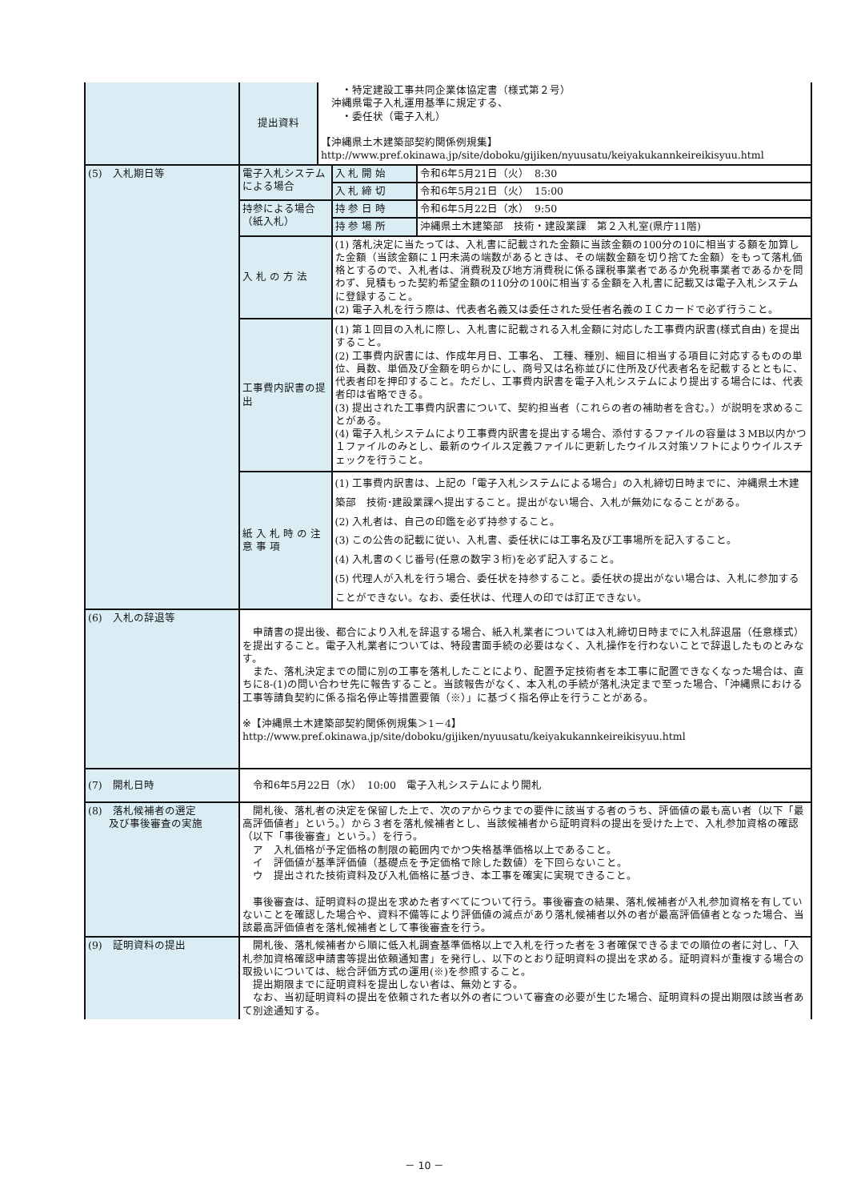| | 提出資料 | ・特定建設工事共同企業体協定書（様式第２号） 沖縄県電子入札運用基準に規定する、 ・委任状（電子入札） 【沖縄県土木建築部契約関係例規集】 http://www.pref.okinawa.jp/site/doboku/gijiken/nyuusatu/keiyakukannkeireikisyuu.html | | |
| (5) 入札期日等 | 電子入札システムによる場合 | | 入 札 開 始 | 令和6年5月21日（火） 8:30 |
| | | | 入 札 締 切 | 令和6年5月21日（火） 15:00 |
| | 持参による場合（紙入札） | | 持 参 日 時 | 令和6年5月22日（水） 9:50 |
| | | | 持 参 場 所 | 沖縄県土木建築部 技術・建設業課 第２入札室(県庁11階) |
| | 入 札 の 方 法 | | (1) 落札決定に当たっては、入札書に記載された金額に当該金額の100分の10に相当する額を加算した金額（当該金額に１円未満の端数があるときは、その端数金額を切り捨てた金額）をもって落札価格とするので、入札者は、消費税及び地方消費税に係る課税事業者であるか免税事業者であるかを問わず、見積もった契約希望金額の110分の100に相当する金額を入札書に記載又は電子入札システムに登録すること。 (2) 電子入札を行う際は、代表者名義又は委任された受任者名義のＩＣカードで必ず行うこと。 | |
| | 工事費内訳書の提出 | | (1) 第１回目の入札に際し、入札書に記載される入札金額に対応した工事費内訳書(様式自由) を提出すること。 (2) 工事費内訳書には、作成年月日、工事名、 工種、種別、細目に相当する項目に対応するものの単位、員数、単価及び金額を明らかにし、商号又は名称並びに住所及び代表者名を記載するとともに、代表者印を押印すること。ただし、工事費内訳書を電子入札システムにより提出する場合には、代表者印は省略できる。 (3) 提出された工事費内訳書について、契約担当者（これらの者の補助者を含む。）が説明を求めることがある。 (4) 電子入札システムにより工事費内訳書を提出する場合、添付するファイルの容量は３MB以内かつ１ファイルのみとし、最新のウイルス定義ファイルに更新したウイルス対策ソフトによりウイルスチェックを行うこと。 | |
| | 紙 入 札 時 の 注 意 事 項 | | (1) 工事費内訳書は、上記の「電子入札システムによる場合」の入札締切日時までに、沖縄県土木建築部 技術･建設業課へ提出すること。提出がない場合、入札が無効になることがある。 (2) 入札者は、自己の印鑑を必ず持参すること。 (3) この公告の記載に従い、入札書、委任状には工事名及び工事場所を記入すること。 (4) 入札書のくじ番号(任意の数字３桁)を必ず記入すること。 (5) 代理人が入札を行う場合、委任状を持参すること。委任状の提出がない場合は、入札に参加することができない。なお、委任状は、代理人の印では訂正できない。 | |
| (6) 入札の辞退等 | 申請書の提出後、都合により入札を辞退する場合、紙入札業者については入札締切日時までに入札辞退届（任意様式）を提出すること。電子入札業者については、特段書面手続の必要はなく、入札操作を行わないことで辞退したものとみなす。 また、落札決定までの間に別の工事を落札したことにより、配置予定技術者を本工事に配置できなくなった場合は、直ちに8-(1)の問い合わせ先に報告すること。当該報告がなく、本入札の手続が落札決定まで至った場合、「沖縄県における工事等請負契約に係る指名停止等措置要領（※）」に基づく指名停止を行うことがある。 ※【沖縄県土木建築部契約関係例規集＞1－4】 http://www.pref.okinawa.jp/site/doboku/gijiken/nyuusatu/keiyakukannkeireikisyuu.html | | | |
| (7) 開札日時 | 令和6年5月22日（水） 10:00 電子入札システムにより開札 | | | |
| (8) 落札候補者の選定 及び事後審査の実施 | 開札後、落札者の決定を保留した上で、次のアからウまでの要件に該当する者のうち、評価値の最も高い者（以下「最高評価値者」という。）から３者を落札候補者とし、当該候補者から証明資料の提出を受けた上で、入札参加資格の確認（以下「事後審査」という。）を行う。 ア 入札価格が予定価格の制限の範囲内でかつ失格基準価格以上であること。 イ 評価値が基準評価値（基礎点を予定価格で除した数値）を下回らないこと。 ウ 提出された技術資料及び入札価格に基づき、本工事を確実に実現できること。 事後審査は、証明資料の提出を求めた者すべてについて行う。事後審査の結果、落札候補者が入札参加資格を有していないことを確認した場合や、資料不備等により評価値の減点があり落札候補者以外の者が最高評価値者となった場合、当該最高評価値者を落札候補者として事後審査を行う。 | | | |
| (9) 証明資料の提出 | 開札後、落札候補者から順に低入札調査基準価格以上で入札を行った者を３者確保できるまでの順位の者に対し、「入札参加資格確認申請書等提出依頼通知書」を発行し、以下のとおり証明資料の提出を求める。証明資料が重複する場合の取扱いについては、総合評価方式の運用(※)を参照すること。 提出期限までに証明資料を提出しない者は、無効とする。 なお、当初証明資料の提出を依頼された者以外の者について審査の必要が生じた場合、証明資料の提出期限は該当者あて別途通知する。 | | | |
－ 10 －